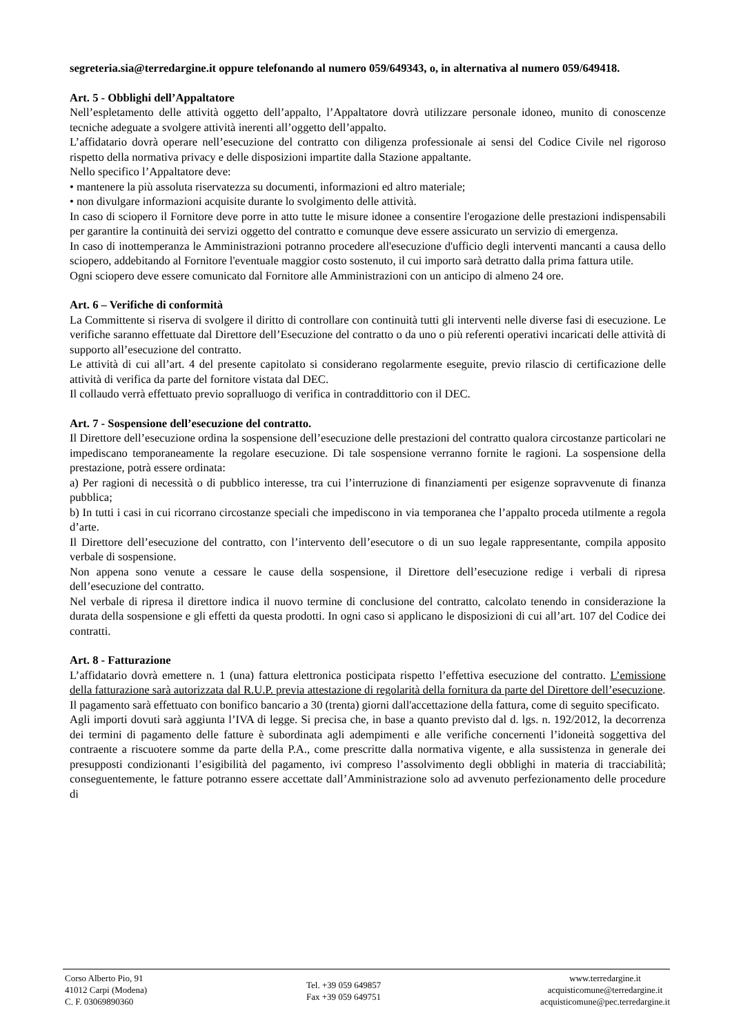segreteria.sia@terredargine.it oppure telefonando al numero 059/649343, o, in alternativa al numero 059/649418.
Art. 5 - Obblighi dell’Appaltatore
Nell’espletamento delle attività oggetto dell’appalto, l’Appaltatore dovrà utilizzare personale idoneo, munito di conoscenze tecniche adeguate a svolgere attività inerenti all’oggetto dell’appalto.
L’affidatario dovrà operare nell’esecuzione del contratto con diligenza professionale ai sensi del Codice Civile nel rigoroso rispetto della normativa privacy e delle disposizioni impartite dalla Stazione appaltante.
Nello specifico l’Appaltatore deve:
• mantenere la più assoluta riservatezza su documenti, informazioni ed altro materiale;
• non divulgare informazioni acquisite durante lo svolgimento delle attività.
In caso di sciopero il Fornitore deve porre in atto tutte le misure idonee a consentire l'erogazione delle prestazioni indispensabili per garantire la continuità dei servizi oggetto del contratto e comunque deve essere assicurato un servizio di emergenza.
In caso di inottemperanza le Amministrazioni potranno procedere all'esecuzione d'ufficio degli interventi mancanti a causa dello sciopero, addebitando al Fornitore l'eventuale maggior costo sostenuto, il cui importo sarà detratto dalla prima fattura utile.
Ogni sciopero deve essere comunicato dal Fornitore alle Amministrazioni con un anticipo di almeno 24 ore.
Art. 6 – Verifiche di conformità
La Committente si riserva di svolgere il diritto di controllare con continuità tutti gli interventi nelle diverse fasi di esecuzione. Le verifiche saranno effettuate dal Direttore dell’Esecuzione del contratto o da uno o più referenti operativi incaricati delle attività di supporto all’esecuzione del contratto.
Le attività di cui all’art. 4 del presente capitolato si considerano regolarmente eseguite, previo rilascio di certificazione delle attività di verifica da parte del fornitore vistata dal DEC.
Il collaudo verrà effettuato previo sopralluogo di verifica in contraddittorio con il DEC.
Art. 7 - Sospensione dell’esecuzione del contratto.
Il Direttore dell’esecuzione ordina la sospensione dell’esecuzione delle prestazioni del contratto qualora circostanze particolari ne impediscano temporaneamente la regolare esecuzione. Di tale sospensione verranno fornite le ragioni. La sospensione della prestazione, potrà essere ordinata:
a) Per ragioni di necessità o di pubblico interesse, tra cui l’interruzione di finanziamenti per esigenze sopravvenute di finanza pubblica;
b) In tutti i casi in cui ricorrano circostanze speciali che impediscono in via temporanea che l’appalto proceda utilmente a regola d’arte.
Il Direttore dell’esecuzione del contratto, con l’intervento dell’esecutore o di un suo legale rappresentante, compila apposito verbale di sospensione.
Non appena sono venute a cessare le cause della sospensione, il Direttore dell’esecuzione redige i verbali di ripresa dell’esecuzione del contratto.
Nel verbale di ripresa il direttore indica il nuovo termine di conclusione del contratto, calcolato tenendo in considerazione la durata della sospensione e gli effetti da questa prodotti. In ogni caso si applicano le disposizioni di cui all’art. 107 del Codice dei contratti.
Art. 8 - Fatturazione
L’affidatario dovrà emettere n. 1 (una) fattura elettronica posticipata rispetto l’effettiva esecuzione del contratto. L’emissione della fatturazione sarà autorizzata dal R.U.P. previa attestazione di regolarità della fornitura da parte del Direttore dell’esecuzione.
Il pagamento sarà effettuato con bonifico bancario a 30 (trenta) giorni dall'accettazione della fattura, come di seguito specificato.
Agli importi dovuti sarà aggiunta l’IVA di legge. Si precisa che, in base a quanto previsto dal d. lgs. n. 192/2012, la decorrenza dei termini di pagamento delle fatture è subordinata agli adempimenti e alle verifiche concernenti l’idoneità soggettiva del contraente a riscuotere somme da parte della P.A., come prescritte dalla normativa vigente, e alla sussistenza in generale dei presupposti condizionanti l’esigibilità del pagamento, ivi compreso l’assolvimento degli obblighi in materia di tracciabilità; conseguentemente, le fatture potranno essere accettate dall’Amministrazione solo ad avvenuto perfezionamento delle procedure di
Corso Alberto Pio, 91
41012 Carpi (Modena)
C. F. 03069890360
Tel. +39 059 649857
Fax +39 059 649751
www.terredargine.it
acquisticomune@terredargine.it
acquisticomune@pec.terredargine.it